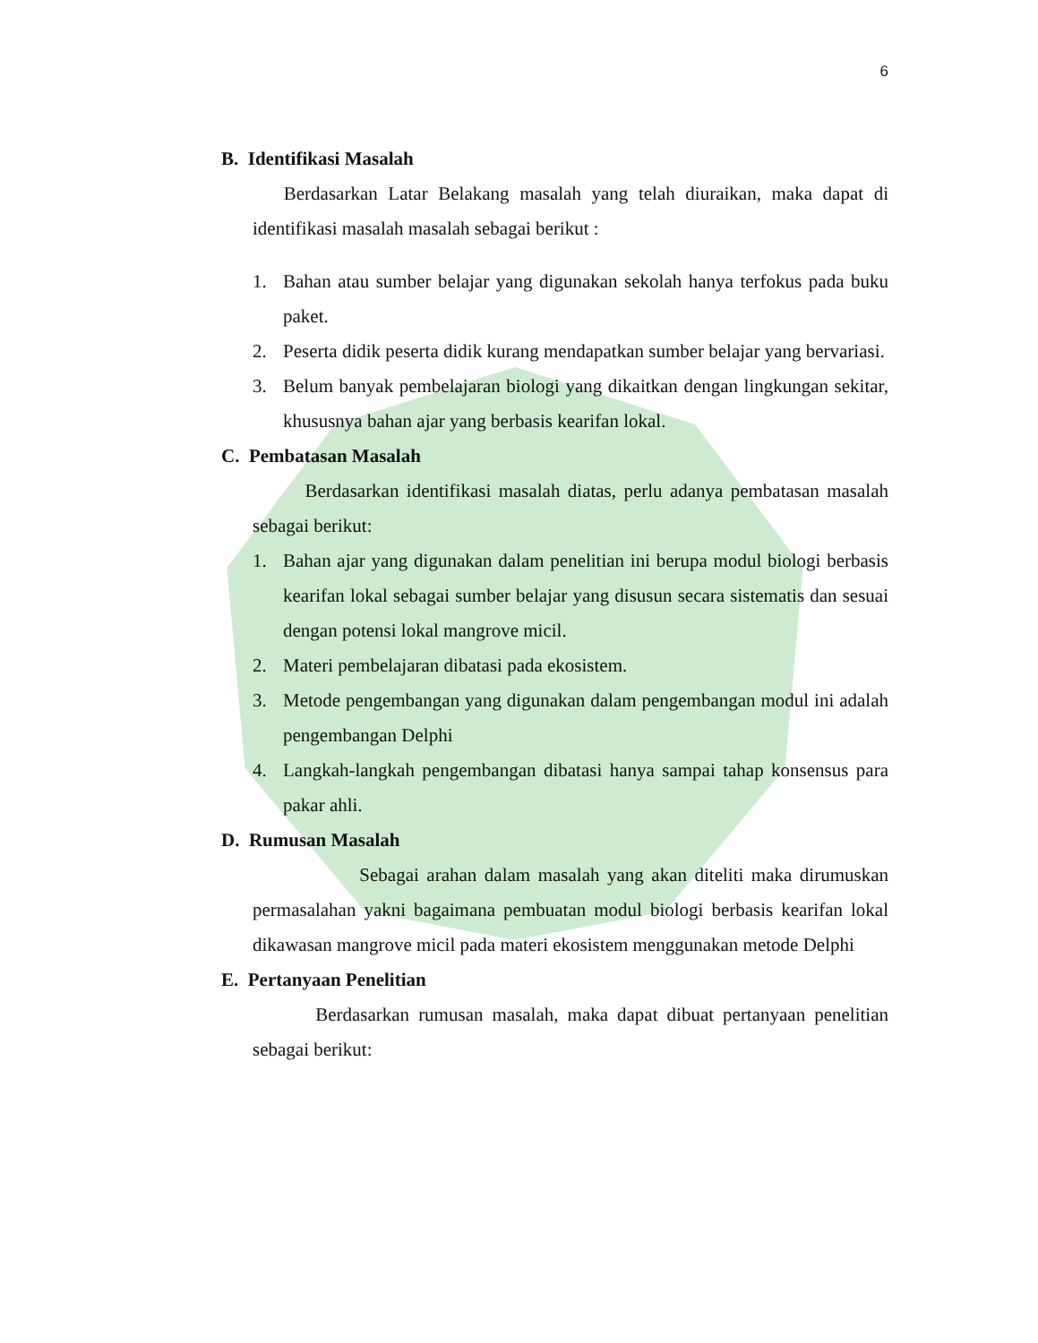6
B. Identifikasi Masalah
Berdasarkan Latar Belakang masalah yang telah diuraikan, maka dapat di identifikasi masalah masalah sebagai berikut :
1. Bahan atau sumber belajar yang digunakan sekolah hanya terfokus pada buku paket.
2. Peserta didik peserta didik kurang mendapatkan sumber belajar yang bervariasi.
3. Belum banyak pembelajaran biologi yang dikaitkan dengan lingkungan sekitar, khususnya bahan ajar yang berbasis kearifan lokal.
C. Pembatasan Masalah
Berdasarkan identifikasi masalah diatas, perlu adanya pembatasan masalah sebagai berikut:
1. Bahan ajar yang digunakan dalam penelitian ini berupa modul biologi berbasis kearifan lokal sebagai sumber belajar yang disusun secara sistematis dan sesuai dengan potensi lokal mangrove micil.
2. Materi pembelajaran dibatasi pada ekosistem.
3. Metode pengembangan yang digunakan dalam pengembangan modul ini adalah pengembangan Delphi
4. Langkah-langkah pengembangan dibatasi hanya sampai tahap konsensus para pakar ahli.
D. Rumusan Masalah
Sebagai arahan dalam masalah yang akan diteliti maka dirumuskan permasalahan yakni bagaimana pembuatan modul biologi berbasis kearifan lokal dikawasan mangrove micil pada materi ekosistem menggunakan metode Delphi
E. Pertanyaan Penelitian
Berdasarkan rumusan masalah, maka dapat dibuat pertanyaan penelitian sebagai berikut: